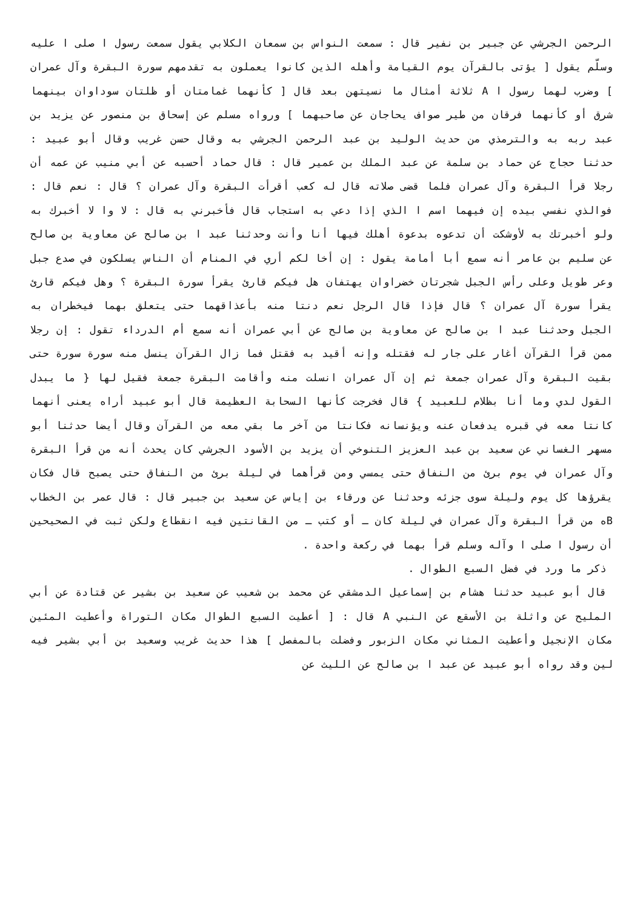الرحمن الجرشي عن جبير بن نفير قال : سمعت النواس بن سمعان الكلابي يقول سمعت رسول ا صلى ا عليه وسلّم يقول [ يؤتى بالقرآن يوم القيامة وأهله الذين كانوا يعملون به تقدمهم سورة البقرة وآل عمران ] وضرب لهما رسول ا A ثلاثة أمثال ما نسيتهن بعد قال [ كأنهما غمامتان أو ظلتان سوداوان بينهما شرق أو كأنهما فرقان من طير صواف يحاجان عن صاحبهما ] ورواه مسلم عن إسحاق بن منصور عن يزيد بن عبد ربه به والترمذي من حديث الوليد بن عبد الرحمن الجرشي به وقال حسن غريب وقال أبو عبيد : حدثنا حجاج عن حماد بن سلمة عن عبد الملك بن عمير قال : قال حماد أحسبه عن أبي منيب عن عمه أن رجلا قرأ البقرة وآل عمران فلما قضى صلاته قال له كعب أقرأت البقرة وآل عمران ؟ قال : نعم قال : فوالذي نفسي بيده إن فيهما اسم ا الذي إذا دعي به استجاب قال فأخبرني به قال : لا وا لا أخبرك به ولو أخبرتك به لأوشكت أن تدعوه بدعوة أهلك فيها أنا وأنت وحدثنا عبد ا بن صالح عن معاوية بن صالح عن سليم بن عامر أنه سمع أبا أمامة يقول : إن أخا لكم أري في المنام أن الناس يسلكون في صدع جبل وعر طويل وعلى رأس الجبل شجرتان خضراوان يهتفان هل فيكم قارئ يقرأ سورة البقرة ؟ وهل فيكم قارئ يقرأ سورة آل عمران ؟ قال فإذا قال الرجل نعم دنتا منه بأعذاقهما حتى يتعلق بهما فيخطران به الجبل وحدثنا عبد ا بن صالح عن معاوية بن صالح عن أبي عمران أنه سمع أم الدرداء تقول : إن رجلا ممن قرأ القرآن أغار على جار له فقتله وإنه أقيد به فقتل فما زال القرآن ينسل منه سورة سورة حتى بقيت البقرة وآل عمران جمعة ثم إن آل عمران انسلت منه وأقامت البقرة جمعة فقيل لها { ما يبدل القول لدي وما أنا بظلام للعبيد } قال فخرجت كأنها السحابة العظيمة قال أبو عبيد أراه يعنى أنهما كانتا معه في قبره يدفعان عنه ويؤنسانه فكانتا من آخر ما بقي معه من القرآن وقال أيضا حدثنا أبو مسهر الغساني عن سعيد بن عبد العزيز التنوخي أن يزيد بن الأسود الجرشي كان يحدث أنه من قرأ البقرة وآل عمران في يوم برئ من النفاق حتى يمسي ومن قرأهما في ليلة برئ من النفاق حتى يصبح قال فكان يقرؤها كل يوم وليلة سوى جزئه وحدثنا عن ورقاء بن إياس عن سعيد بن جبير قال : قال عمر بن الخطاب Bه من قرأ البقرة وآل عمران في ليلة كان ـ أو كتب ـ من القانتين فيه انقطاع ولكن ثبت في الصحيحين أن رسول ا صلى ا وآله وسلم قرأ بهما في ركعة واحدة .
ذكر ما ورد في فضل السبع الطوال .
قال أبو عبيد حدثنا هشام بن إسماعيل الدمشقي عن محمد بن شعيب عن سعيد بن بشير عن قتادة عن أبي المليح عن واثلة بن الأسقع عن النبي A قال : [ أعطيت السبع الطوال مكان التوراة وأعطيت المئين مكان الإنجيل وأعطيت المثاني مكان الزبور وفضلت بالمفصل ] هذا حديث غريب وسعيد بن أبي بشير فيه لين وقد رواه أبو عبيد عن عبد ا بن صالح عن الليث عن